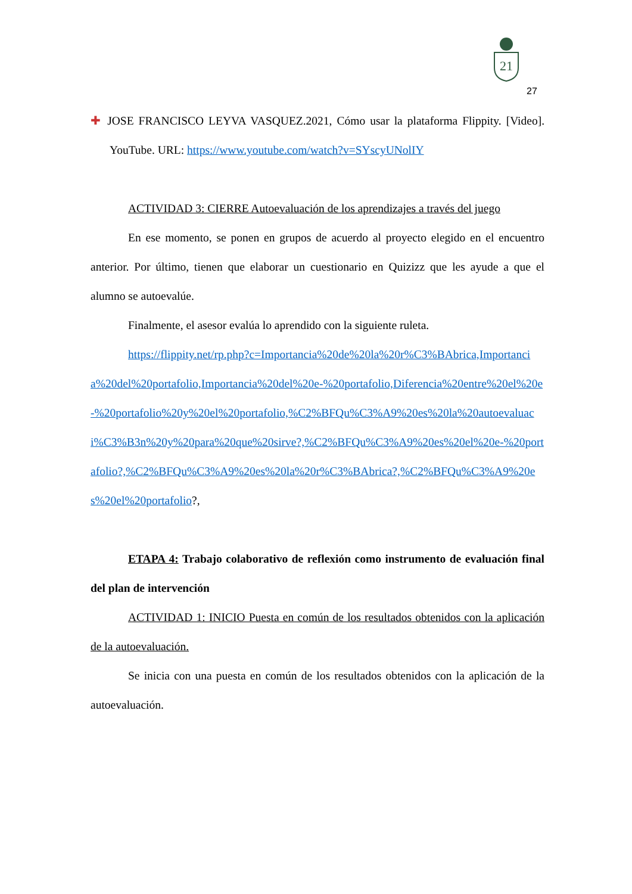21
27
✚ JOSE FRANCISCO LEYVA VASQUEZ.2021, Cómo usar la plataforma Flippity. [Video]. YouTube. URL: https://www.youtube.com/watch?v=SYscyUNolIY
ACTIVIDAD 3: CIERRE Autoevaluación de los aprendizajes a través del juego
En ese momento, se ponen en grupos de acuerdo al proyecto elegido en el encuentro anterior. Por último, tienen que elaborar un cuestionario en Quizizz que les ayude a que el alumno se autoevalúe.
Finalmente, el asesor evalúa lo aprendido con la siguiente ruleta.
https://flippity.net/rp.php?c=Importancia%20de%20la%20r%C3%BAbrica,Importancia%20del%20portafolio,Importancia%20del%20e-%20portafolio,Diferencia%20entre%20el%20e-%20portafolio%20y%20el%20portafolio,%C2%BFQu%C3%A9%20es%20la%20autoevaluaci%C3%B3n%20y%20para%20que%20sirve?,%C2%BFQu%C3%A9%20es%20el%20e-%20portafolio?,%C2%BFQu%C3%A9%20es%20la%20r%C3%BAbrica?,%C2%BFQu%C3%A9%20es%20el%20portafolio?,
ETAPA 4: Trabajo colaborativo de reflexión como instrumento de evaluación final del plan de intervención
ACTIVIDAD 1: INICIO Puesta en común de los resultados obtenidos con la aplicación de la autoevaluación.
Se inicia con una puesta en común de los resultados obtenidos con la aplicación de la autoevaluación.